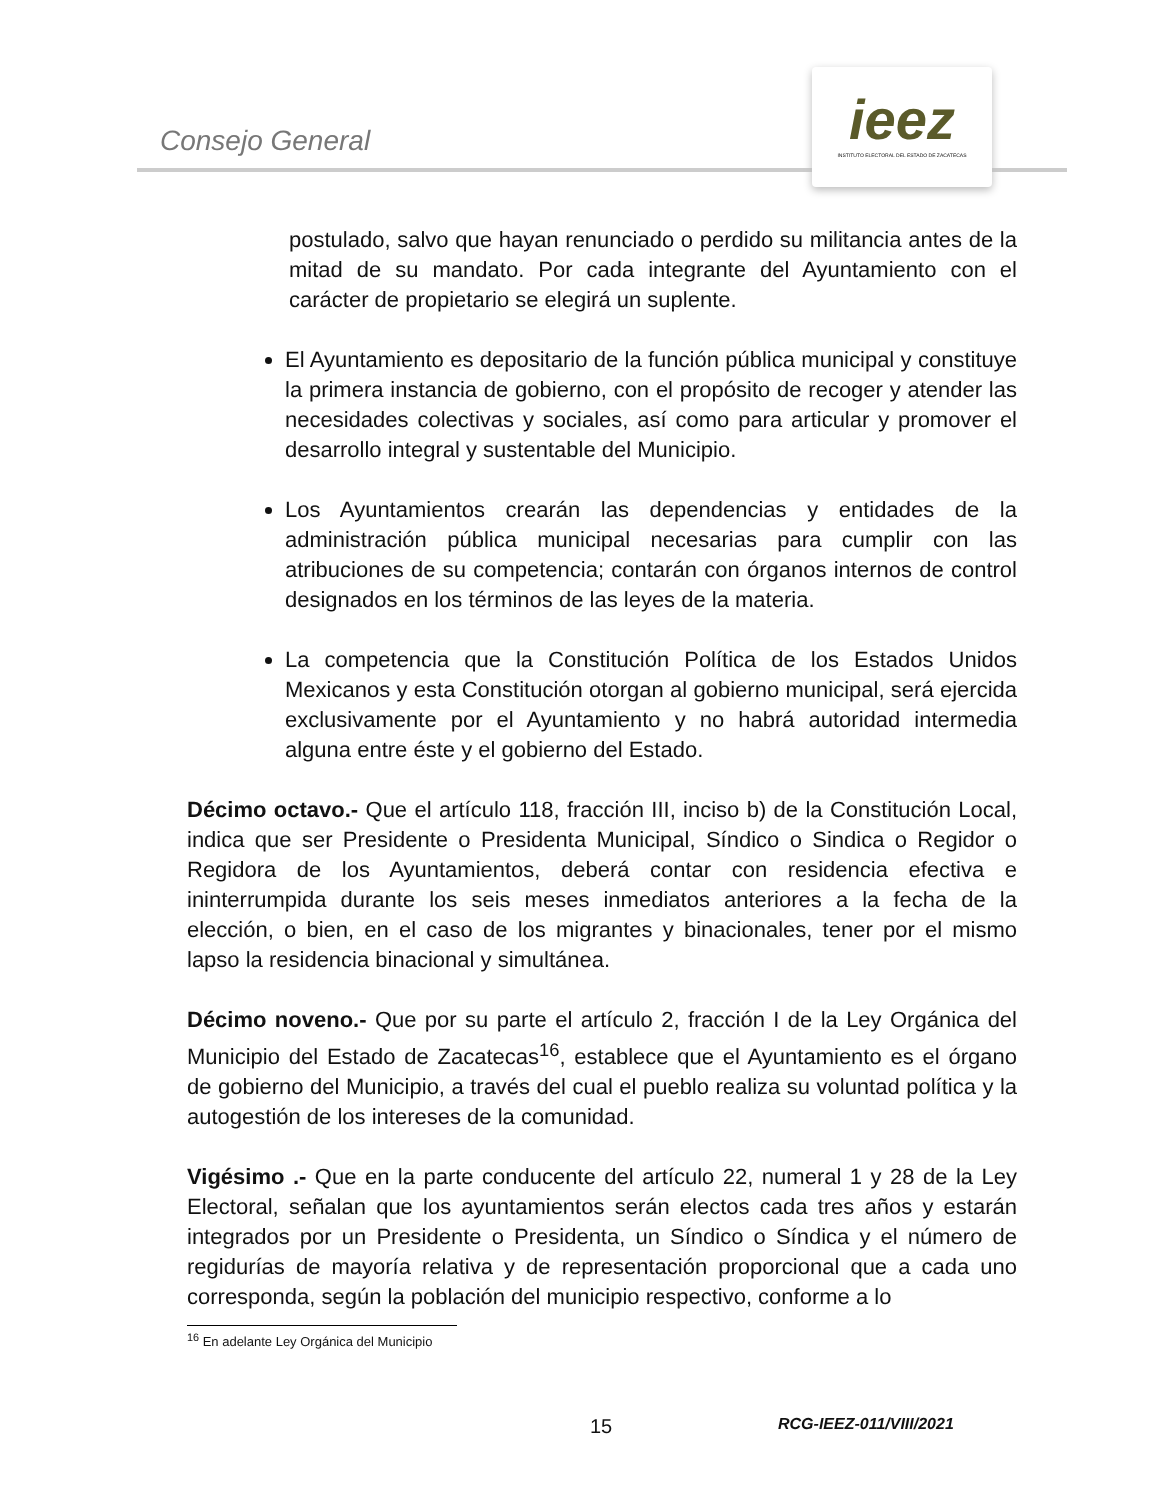Consejo General
ieez
INSTITUTO ELECTORAL DEL ESTADO DE ZACATECAS
postulado, salvo que hayan renunciado o perdido su militancia antes de la mitad de su mandato. Por cada integrante del Ayuntamiento con el carácter de propietario se elegirá un suplente.
El Ayuntamiento es depositario de la función pública municipal y constituye la primera instancia de gobierno, con el propósito de recoger y atender las necesidades colectivas y sociales, así como para articular y promover el desarrollo integral y sustentable del Municipio.
Los Ayuntamientos crearán las dependencias y entidades de la administración pública municipal necesarias para cumplir con las atribuciones de su competencia; contarán con órganos internos de control designados en los términos de las leyes de la materia.
La competencia que la Constitución Política de los Estados Unidos Mexicanos y esta Constitución otorgan al gobierno municipal, será ejercida exclusivamente por el Ayuntamiento y no habrá autoridad intermedia alguna entre éste y el gobierno del Estado.
Décimo octavo.- Que el artículo 118, fracción III, inciso b) de la Constitución Local, indica que ser Presidente o Presidenta Municipal, Síndico o Sindica o Regidor o Regidora de los Ayuntamientos, deberá contar con residencia efectiva e ininterrumpida durante los seis meses inmediatos anteriores a la fecha de la elección, o bien, en el caso de los migrantes y binacionales, tener por el mismo lapso la residencia binacional y simultánea.
Décimo noveno.- Que por su parte el artículo 2, fracción I de la Ley Orgánica del Municipio del Estado de Zacatecas<sup>16</sup>, establece que el Ayuntamiento es el órgano de gobierno del Municipio, a través del cual el pueblo realiza su voluntad política y la autogestión de los intereses de la comunidad.
Vigésimo .- Que en la parte conducente del artículo 22, numeral 1 y 28 de la Ley Electoral, señalan que los ayuntamientos serán electos cada tres años y estarán integrados por un Presidente o Presidenta, un Síndico o Síndica y el número de regidurías de mayoría relativa y de representación proporcional que a cada uno corresponda, según la población del municipio respectivo, conforme a lo
<sup>16</sup> En adelante Ley Orgánica del Municipio
15 RCG-IEEZ-011/VIII/2021